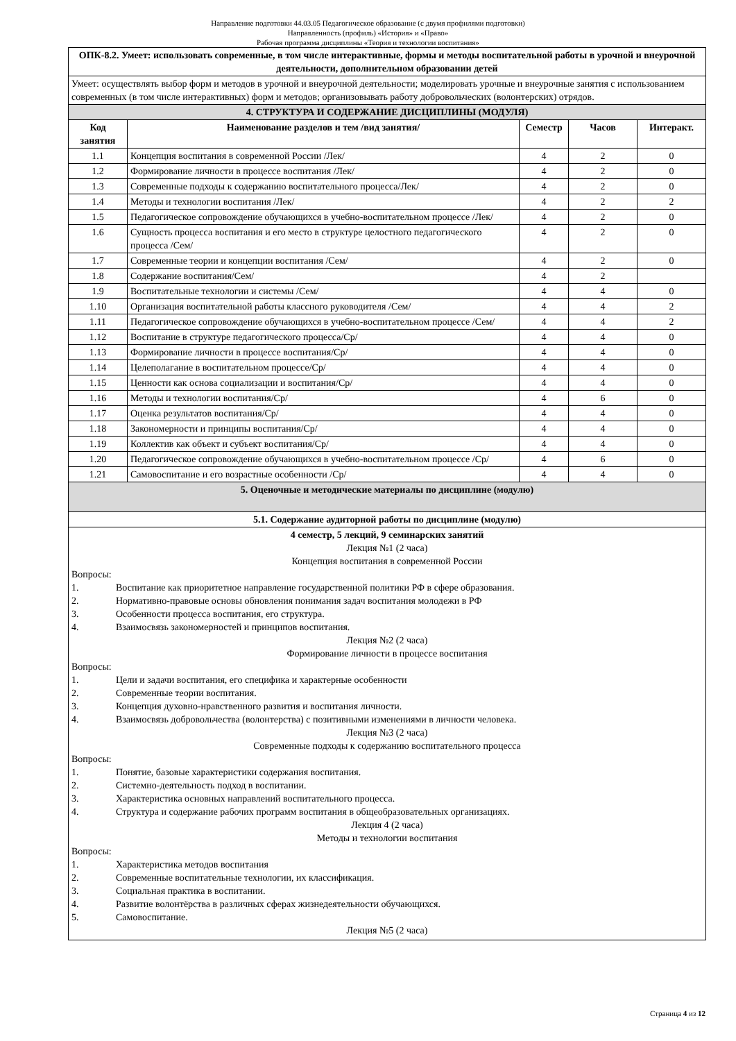Направление подготовки 44.03.05 Педагогическое образование (с двумя профилями подготовки)
Направленность (профиль) «История» и «Право»
Рабочая программа дисциплины «Теория и технологии воспитания»
| ОПК-8.2. Умеет: использовать современные, в том числе интерактивные, формы и методы воспитательной работы в урочной и внеурочной деятельности, дополнительном образовании детей | | | | |
| Умеет: осуществлять выбор форм и методов в урочной и внеурочной деятельности; моделировать урочные и внеурочные занятия с использованием современных (в том числе интерактивных) форм и методов; организовывать работу добровольческих (волонтерских) отрядов. | | | | |
| 4. СТРУКТУРА И СОДЕРЖАНИЕ ДИСЦИПЛИНЫ (МОДУЛЯ) | | | | |
| Код занятия | Наименование разделов и тем /вид занятия/ | Семестр | Часов | Интеракт. |
| 1.1 | Концепция воспитания в современной России /Лек/ | 4 | 2 | 0 |
| 1.2 | Формирование личности в процессе воспитания /Лек/ | 4 | 2 | 0 |
| 1.3 | Современные подходы к содержанию воспитательного процесса/Лек/ | 4 | 2 | 0 |
| 1.4 | Методы и технологии воспитания /Лек/ | 4 | 2 | 2 |
| 1.5 | Педагогическое сопровождение обучающихся в учебно-воспитательном процессе /Лек/ | 4 | 2 | 0 |
| 1.6 | Сущность процесса воспитания и его место в структуре целостного педагогического процесса /Сем/ | 4 | 2 | 0 |
| 1.7 | Современные теории и концепции воспитания /Сем/ | 4 | 2 | 0 |
| 1.8 | Содержание воспитания/Сем/ | 4 | 2 | |
| 1.9 | Воспитательные технологии и системы /Сем/ | 4 | 4 | 0 |
| 1.10 | Организация воспитательной работы классного руководителя /Сем/ | 4 | 4 | 2 |
| 1.11 | Педагогическое сопровождение обучающихся в учебно-воспитательном процессе /Сем/ | 4 | 4 | 2 |
| 1.12 | Воспитание в структуре педагогического процесса/Ср/ | 4 | 4 | 0 |
| 1.13 | Формирование личности в процессе воспитания/Ср/ | 4 | 4 | 0 |
| 1.14 | Целеполагание в воспитательном процессе/Ср/ | 4 | 4 | 0 |
| 1.15 | Ценности как основа социализации и воспитания/Ср/ | 4 | 4 | 0 |
| 1.16 | Методы и технологии воспитания/Ср/ | 4 | 6 | 0 |
| 1.17 | Оценка результатов воспитания/Ср/ | 4 | 4 | 0 |
| 1.18 | Закономерности и принципы воспитания/Ср/ | 4 | 4 | 0 |
| 1.19 | Коллектив как объект и субъект воспитания/Ср/ | 4 | 4 | 0 |
| 1.20 | Педагогическое сопровождение обучающихся в учебно-воспитательном процессе /Ср/ | 4 | 6 | 0 |
| 1.21 | Самовоспитание и его возрастные особенности /Ср/ | 4 | 4 | 0 |
| 5. Оценочные и методические материалы по дисциплине (модулю) | | | | |
| 5.1. Содержание аудиторной работы по дисциплине (модулю) | | | | |
| 4 семестр, 5 лекций, 9 семинарских занятий Лекция №1 (2 часа) Концепция воспитания в современной России Вопросы: 1. Воспитание как приоритетное направление государственной политики РФ в сфере образования. 2. Нормативно-правовые основы обновления понимания задач воспитания молодежи в РФ 3. Особенности процесса воспитания, его структура. 4. Взаимосвязь закономерностей и принципов воспитания. Лекция №2 (2 часа) Формирование личности в процессе воспитания Вопросы: 1. Цели и задачи воспитания, его специфика и характерные особенности 2. Современные теории воспитания. 3. Концепция духовно-нравственного развития и воспитания личности. 4. Взаимосвязь добровольчества (волонтерства) с позитивными изменениями в личности человека. Лекция №3 (2 часа) Современные подходы к содержанию воспитательного процесса Вопросы: 1. Понятие, базовые характеристики содержания воспитания. 2. Системно-деятельность подход в воспитании. 3. Характеристика основных направлений воспитательного процесса. 4. Структура и содержание рабочих программ воспитания в общеобразовательных организациях. Лекция 4 (2 часа) Методы и технологии воспитания Вопросы: 1. Характеристика методов воспитания 2. Современные воспитательные технологии, их классификация. 3. Социальная практика в воспитании. 4. Развитие волонтёрства в различных сферах жизнедеятельности обучающихся. 5. Самовоспитание. Лекция №5 (2 часа) | | | | |
Страница 4 из 12